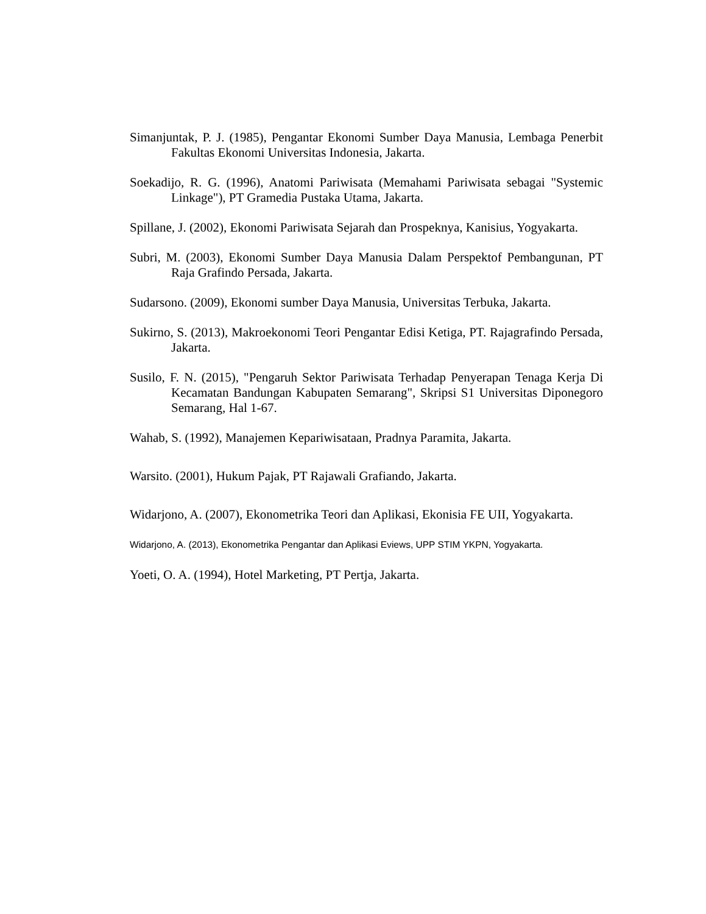Simanjuntak, P. J. (1985), Pengantar Ekonomi Sumber Daya Manusia, Lembaga Penerbit Fakultas Ekonomi Universitas Indonesia, Jakarta.
Soekadijo, R. G. (1996), Anatomi Pariwisata (Memahami Pariwisata sebagai "Systemic Linkage"), PT Gramedia Pustaka Utama, Jakarta.
Spillane, J. (2002), Ekonomi Pariwisata Sejarah dan Prospeknya, Kanisius, Yogyakarta.
Subri, M. (2003), Ekonomi Sumber Daya Manusia Dalam Perspektof Pembangunan, PT Raja Grafindo Persada, Jakarta.
Sudarsono. (2009), Ekonomi sumber Daya Manusia, Universitas Terbuka, Jakarta.
Sukirno, S. (2013), Makroekonomi Teori Pengantar Edisi Ketiga, PT. Rajagrafindo Persada, Jakarta.
Susilo, F. N. (2015), "Pengaruh Sektor Pariwisata Terhadap Penyerapan Tenaga Kerja Di Kecamatan Bandungan Kabupaten Semarang", Skripsi S1 Universitas Diponegoro Semarang, Hal 1-67.
Wahab, S. (1992), Manajemen Kepariwisataan, Pradnya Paramita, Jakarta.
Warsito. (2001), Hukum Pajak, PT Rajawali Grafiando, Jakarta.
Widarjono, A. (2007), Ekonometrika Teori dan Aplikasi, Ekonisia FE UII, Yogyakarta.
Widarjono, A. (2013), Ekonometrika Pengantar dan Aplikasi Eviews, UPP STIM YKPN, Yogyakarta.
Yoeti, O. A. (1994), Hotel Marketing, PT Pertja, Jakarta.